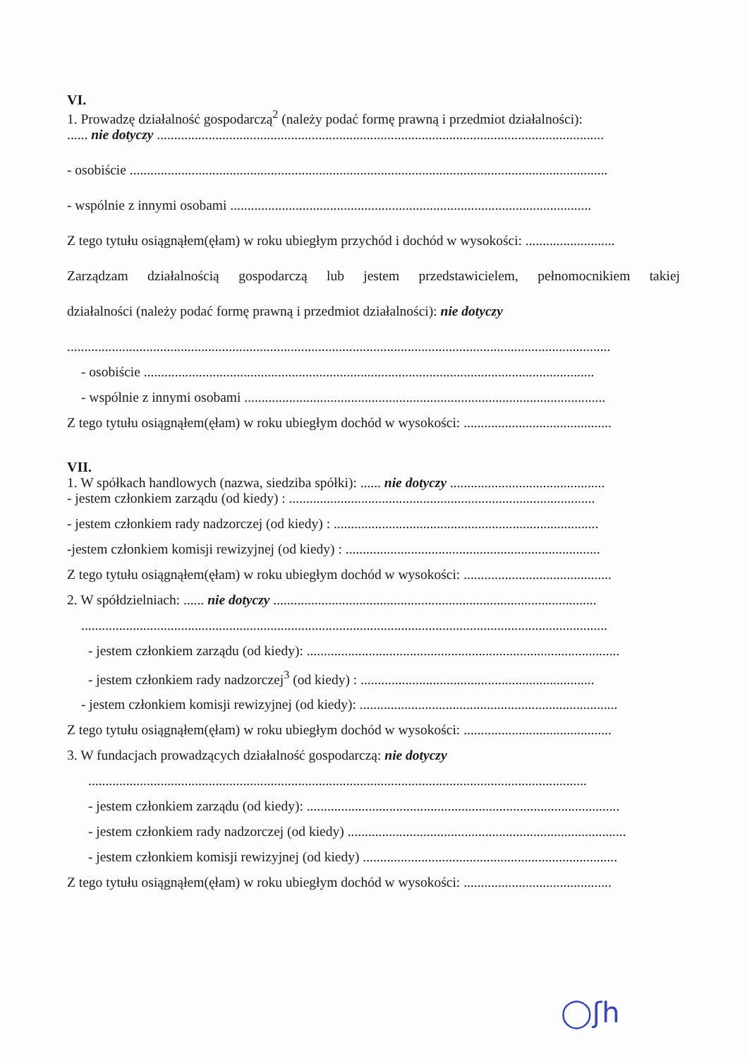VI.
1. Prowadzę działalność gospodarczą<sup>2</sup> (należy podać formę prawną i przedmiot działalności):
...... nie dotyczy ..................................................................................................................................
- osobiście ...........................................................................................................................................
- wspólnie z innymi osobami .........................................................................................................
Z tego tytułu osiągnąłem(ęłam) w roku ubiegłym przychód i dochód w wysokości: ..........................
Zarządzam działalnością gospodarczą lub jestem przedstawicielem, pełnomocnikiem takiej
działalności (należy podać formę prawną i przedmiot działalności): nie dotyczy
..............................................................................................................................................................
- osobiście ...................................................................................................................................
- wspólnie z innymi osobami .........................................................................................................
Z tego tytułu osiągnąłem(ęłam) w roku ubiegłym dochód w wysokości: ...........................................
VII.
1. W spółkach handlowych (nazwa, siedziba spółki): ...... nie dotyczy .............................................
- jestem członkiem zarządu (od kiedy) : .........................................................................................
- jestem członkiem rady nadzorczej (od kiedy) : .............................................................................
-jestem członkiem komisji rewizyjnej (od kiedy) : ..........................................................................
Z tego tytułu osiągnąłem(ęłam) w roku ubiegłym dochód w wysokości: ...........................................
2. W spółdzielniach: ...... nie dotyczy ..............................................................................................
.........................................................................................................................................................
- jestem członkiem zarządu (od kiedy): ...........................................................................................
- jestem członkiem rady nadzorczej<sup>3</sup> (od kiedy) : ....................................................................
- jestem członkiem komisji rewizyjnej (od kiedy): ...........................................................................
Z tego tytułu osiągnąłem(ęłam) w roku ubiegłym dochód w wysokości: ...........................................
3. W fundacjach prowadzących działalność gospodarczą: nie dotyczy
.................................................................................................................................................
- jestem członkiem zarządu (od kiedy): ...........................................................................................
- jestem członkiem rady nadzorczej (od kiedy) .................................................................................
- jestem członkiem komisji rewizyjnej (od kiedy) ..........................................................................
Z tego tytułu osiągnąłem(ęłam) w roku ubiegłym dochód w wysokości: ...........................................
◯ʃh